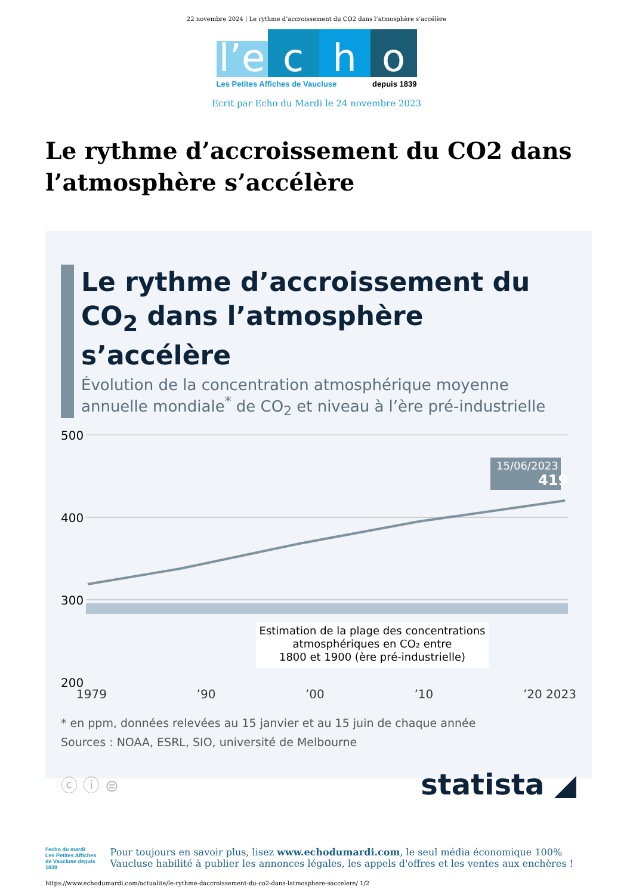22 novembre 2024 | Le rythme d’accroissement du CO2 dans l’atmosphère s’accélère
l’e
c
h
o
Les Petites Affiches de Vaucluse depuis 1839
Ecrit par Echo du Mardi le 24 novembre 2023
Le rythme d’accroissement du CO2 dans l’atmosphère s’accélère
Le rythme d’accroissement du CO<sub>2</sub> dans l’atmosphère s’accélère
Évolution de la concentration atmosphérique moyenne annuelle mondiale<sup>*</sup> de CO<sub>2</sub> et niveau à l’ère pré-industrielle
500
400
300
200
15/06/2023
419
Estimation de la plage des concentrations
atmosphériques en CO₂ entre
1800 et 1900 (ère pré-industrielle)
1979 ’90 ’00 ’10 ’20 2023
* en ppm, données relevées au 15 janvier et au 15 juin de chaque année
Sources : NOAA, ESRL, SIO, université de Melbourne
ⓒ ⓘ ⊜ statista ◢
l’echo du mardi
Les Petites Affiches de Vaucluse depuis 1839
Pour toujours en savoir plus, lisez www.echodumardi.com, le seul média économique 100% Vaucluse habilité à publier les annonces légales, les appels d'offres et les ventes aux enchères !
https://www.echodumardi.com/actualite/le-rythme-daccroissement-du-co2-dans-latmosphere-saccelere/ 1/2